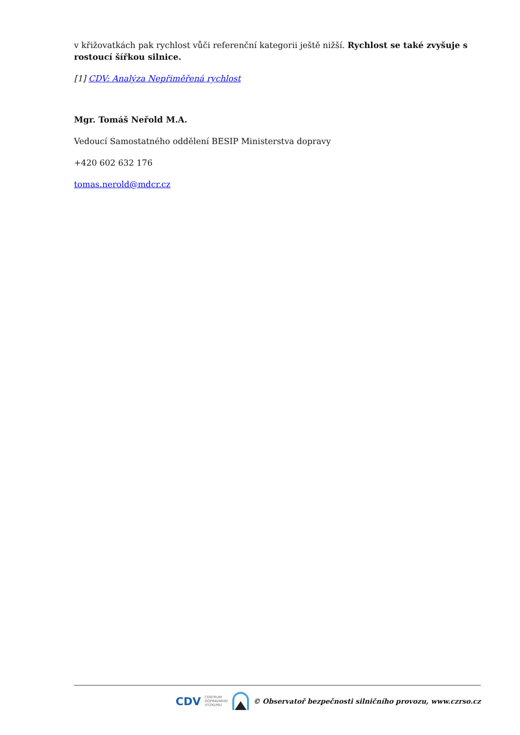v křižovatkách pak rychlost vůči referenční kategorii ještě nižší. Rychlost se také zvyšuje s rostoucí šířkou silnice.
[1] CDV: Analýza Nepřiměřená rychlost
Mgr. Tomáš Neřold M.A.
Vedoucí Samostatného oddělení BESIP Ministerstva dopravy
+420 602 632 176
tomas.nerold@mdcr.cz
CDV CENTRUM
DOPRAVNÍHO
VÝZKUMU © Observatoř bezpečnosti silničního provozu, www.czrso.cz